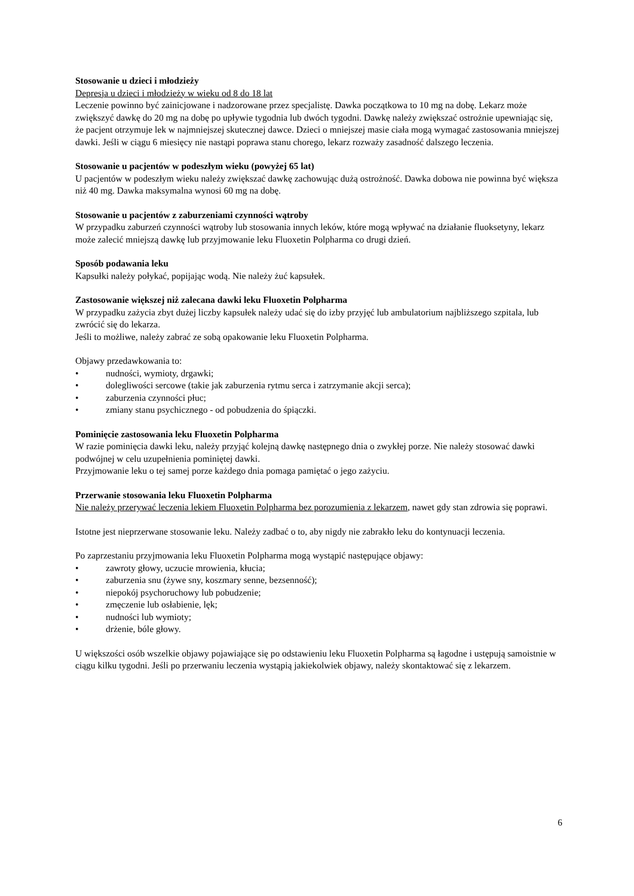Stosowanie u dzieci i młodzieży
Depresja u dzieci i młodzieży w wieku od 8 do 18 lat
Leczenie powinno być zainicjowane i nadzorowane przez specjalistę. Dawka początkowa to 10 mg na dobę. Lekarz może zwiększyć dawkę do 20 mg na dobę po upływie tygodnia lub dwóch tygodni. Dawkę należy zwiększać ostrożnie upewniając się, że pacjent otrzymuje lek w najmniejszej skutecznej dawce. Dzieci o mniejszej masie ciała mogą wymagać zastosowania mniejszej dawki. Jeśli w ciągu 6 miesięcy nie nastąpi poprawa stanu chorego, lekarz rozważy zasadność dalszego leczenia.
Stosowanie u pacjentów w podeszłym wieku (powyżej 65 lat)
U pacjentów w podeszłym wieku należy zwiększać dawkę zachowując dużą ostrożność. Dawka dobowa nie powinna być większa niż 40 mg. Dawka maksymalna wynosi 60 mg na dobę.
Stosowanie u pacjentów z zaburzeniami czynności wątroby
W przypadku zaburzeń czynności wątroby lub stosowania innych leków, które mogą wpływać na działanie fluoksetyny, lekarz może zalecić mniejszą dawkę lub przyjmowanie leku Fluoxetin Polpharma co drugi dzień.
Sposób podawania leku
Kapsułki należy połykać, popijając wodą. Nie należy żuć kapsułek.
Zastosowanie większej niż zalecana dawki leku Fluoxetin Polpharma
W przypadku zażycia zbyt dużej liczby kapsułek należy udać się do izby przyjęć lub ambulatorium najbliższego szpitala, lub zwrócić się do lekarza.
Jeśli to możliwe, należy zabrać ze sobą opakowanie leku Fluoxetin Polpharma.
Objawy przedawkowania to:
• nudności, wymioty, drgawki;
• dolegliwości sercowe (takie jak zaburzenia rytmu serca i zatrzymanie akcji serca);
• zaburzenia czynności płuc;
• zmiany stanu psychicznego - od pobudzenia do śpiączki.
Pominięcie zastosowania leku Fluoxetin Polpharma
W razie pominięcia dawki leku, należy przyjąć kolejną dawkę następnego dnia o zwykłej porze. Nie należy stosować dawki podwójnej w celu uzupełnienia pominiętej dawki.
Przyjmowanie leku o tej samej porze każdego dnia pomaga pamiętać o jego zażyciu.
Przerwanie stosowania leku Fluoxetin Polpharma
Nie należy przerywać leczenia lekiem Fluoxetin Polpharma bez porozumienia z lekarzem, nawet gdy stan zdrowia się poprawi.
Istotne jest nieprzerwane stosowanie leku. Należy zadbać o to, aby nigdy nie zabrakło leku do kontynuacji leczenia.
Po zaprzestaniu przyjmowania leku Fluoxetin Polpharma mogą wystąpić następujące objawy:
• zawroty głowy, uczucie mrowienia, kłucia;
• zaburzenia snu (żywe sny, koszmary senne, bezsenność);
• niepokój psychoruchowy lub pobudzenie;
• zmęczenie lub osłabienie, lęk;
• nudności lub wymioty;
• drżenie, bóle głowy.
U większości osób wszelkie objawy pojawiające się po odstawieniu leku Fluoxetin Polpharma są łagodne i ustępują samoistnie w ciągu kilku tygodni. Jeśli po przerwaniu leczenia wystąpią jakiekolwiek objawy, należy skontaktować się z lekarzem.
6